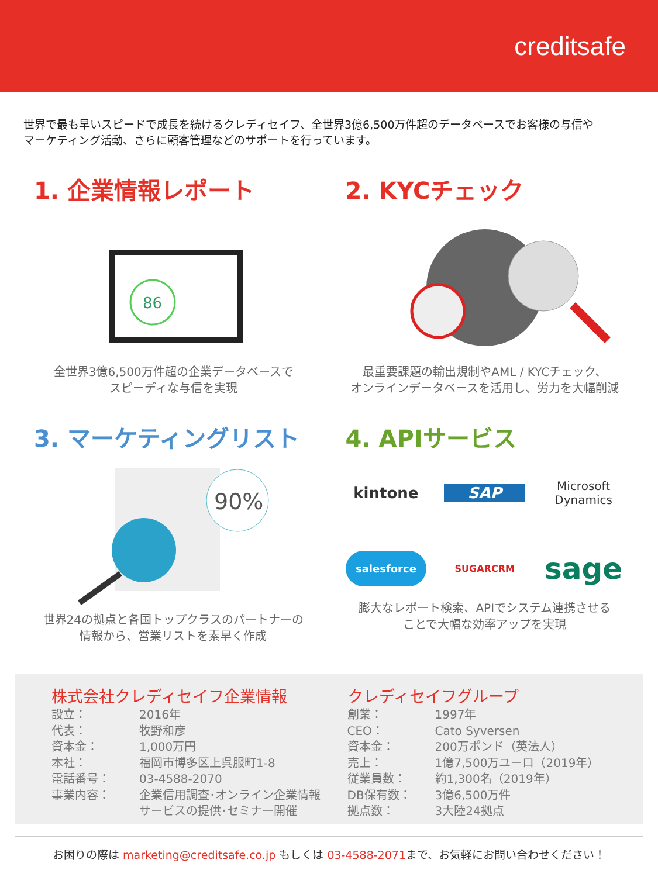creditsafe
世界で最も早いスピードで成長を続けるクレディセイフ、全世界3億6,500万件超のデータベースでお客様の与信や
マーケティング活動、さらに顧客管理などのサポートを行っています。
1. 企業情報レポート
86
全世界3億6,500万件超の企業データベースで
スピーディな与信を実現
2. KYCチェック
最重要課題の輸出規制やAML / KYCチェック、
オンラインデータベースを活用し、労力を大幅削減
3. マーケティングリスト
90%
世界24の拠点と各国トップクラスのパートナーの
情報から、営業リストを素早く作成
4. APIサービス
kintone
SAP
Microsoft
Dynamics
salesforce
SUGARCRM
sage
膨大なレポート検索、APIでシステム連携させる
ことで大幅な効率アップを実現
株式会社クレディセイフ企業情報
| 設立： | 2016年 |
| 代表： | 牧野和彦 |
| 資本金： | 1,000万円 |
| 本社： | 福岡市博多区上呉服町1-8 |
| 電話番号： | 03-4588-2070 |
| 事業内容： | 企業信用調査･オンライン企業情報 サービスの提供･セミナー開催 |
クレディセイフグループ
| 創業： | 1997年 |
| CEO： | Cato Syversen |
| 資本金： | 200万ポンド（英法人） |
| 売上： | 1億7,500万ユーロ（2019年） |
| 従業員数： | 約1,300名（2019年） |
| DB保有数： | 3億6,500万件 |
| 拠点数： | 3大陸24拠点 |
お困りの際は marketing@creditsafe.co.jp もしくは 03-4588-2071まで、お気軽にお問い合わせください！